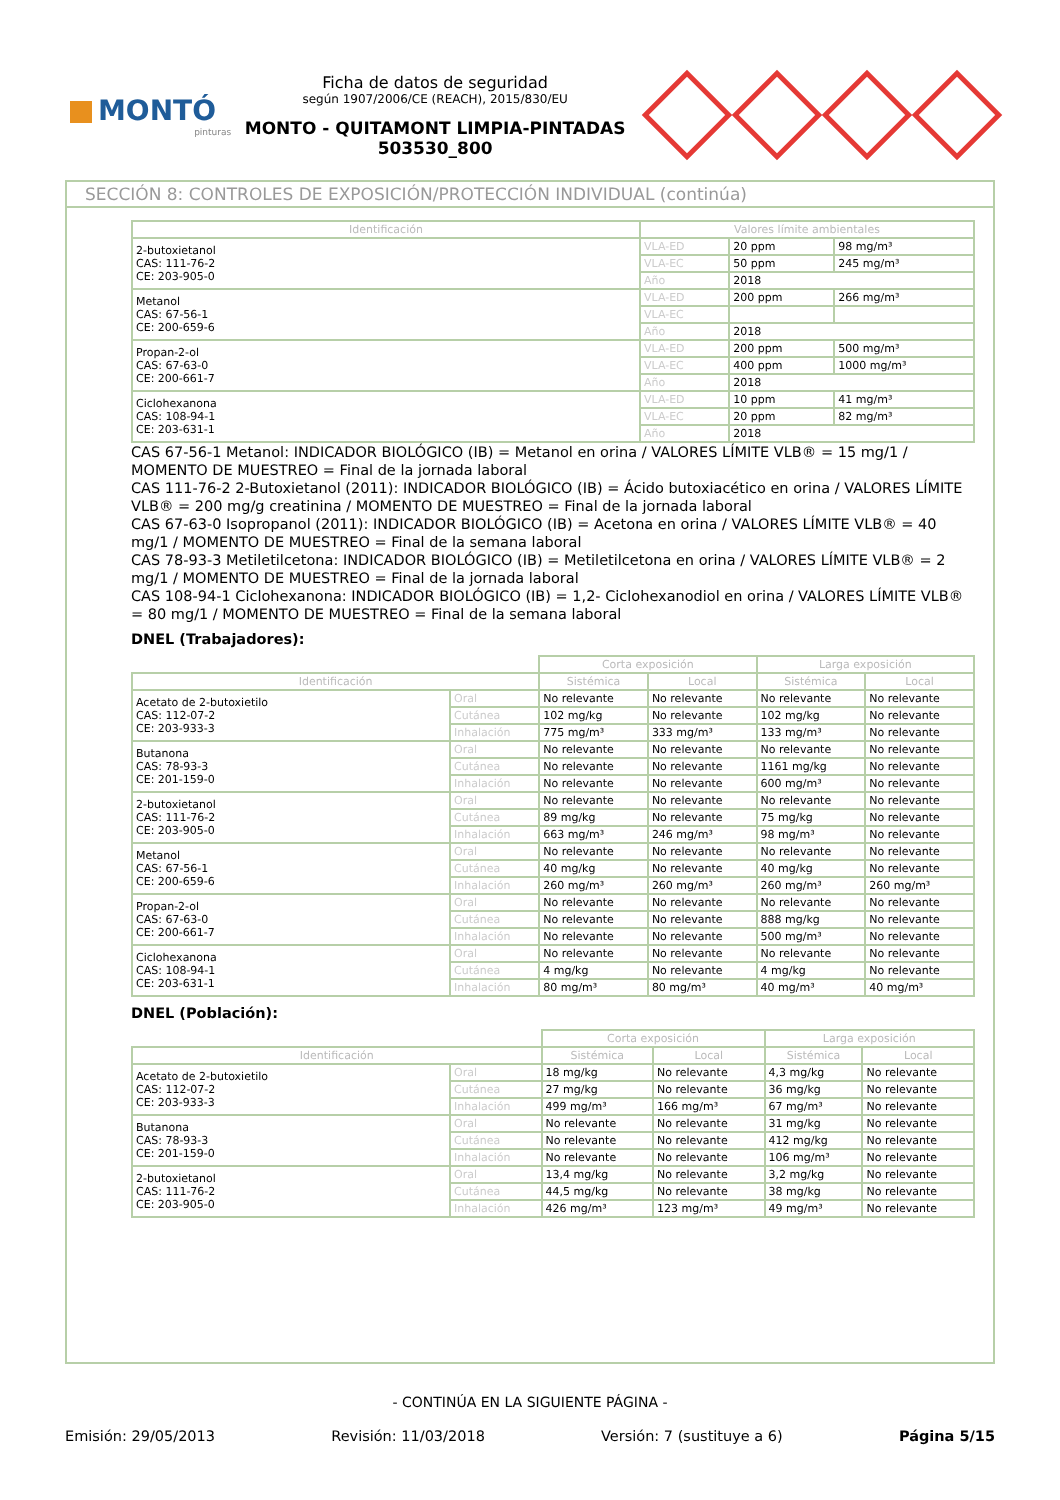MONTÓ
pinturas
Ficha de datos de seguridad
según 1907/2006/CE (REACH), 2015/830/EU
MONTO - QUITAMONT LIMPIA-PINTADAS
503530_800
SECCIÓN 8: CONTROLES DE EXPOSICIÓN/PROTECCIÓN INDIVIDUAL (continúa)
| Identificación | Valores límite ambientales | | |
| --- | --- | --- | --- |
| 2-butoxietanol CAS: 111-76-2 CE: 203-905-0 | VLA-ED | 20 ppm | 98 mg/m³ |
| | VLA-EC | 50 ppm | 245 mg/m³ |
| | Año | 2018 | |
| Metanol CAS: 67-56-1 CE: 200-659-6 | VLA-ED | 200 ppm | 266 mg/m³ |
| | VLA-EC | | |
| | Año | 2018 | |
| Propan-2-ol CAS: 67-63-0 CE: 200-661-7 | VLA-ED | 200 ppm | 500 mg/m³ |
| | VLA-EC | 400 ppm | 1000 mg/m³ |
| | Año | 2018 | |
| Ciclohexanona CAS: 108-94-1 CE: 203-631-1 | VLA-ED | 10 ppm | 41 mg/m³ |
| | VLA-EC | 20 ppm | 82 mg/m³ |
| | Año | 2018 | |
CAS 67-56-1 Metanol: INDICADOR BIOLÓGICO (IB) = Metanol en orina / VALORES LÍMITE VLB® = 15 mg/1 / MOMENTO DE MUESTREO = Final de la jornada laboral
CAS 111-76-2 2-Butoxietanol (2011): INDICADOR BIOLÓGICO (IB) = Ácido butoxiacético en orina / VALORES LÍMITE VLB® = 200 mg/g creatinina / MOMENTO DE MUESTREO = Final de la jornada laboral
CAS 67-63-0 Isopropanol (2011): INDICADOR BIOLÓGICO (IB) = Acetona en orina / VALORES LÍMITE VLB® = 40 mg/1 / MOMENTO DE MUESTREO = Final de la semana laboral
CAS 78-93-3 Metiletilcetona: INDICADOR BIOLÓGICO (IB) = Metiletilcetona en orina / VALORES LÍMITE VLB® = 2 mg/1 / MOMENTO DE MUESTREO = Final de la jornada laboral
CAS 108-94-1 Ciclohexanona: INDICADOR BIOLÓGICO (IB) = 1,2- Ciclohexanodiol en orina / VALORES LÍMITE VLB® = 80 mg/1 / MOMENTO DE MUESTREO = Final de la semana laboral
DNEL (Trabajadores):
| | | Corta exposición | | Larga exposición | |
| Identificación | | Sistémica | Local | Sistémica | Local |
| Acetato de 2-butoxietilo CAS: 112-07-2 CE: 203-933-3 | Oral | No relevante | No relevante | No relevante | No relevante |
| | Cutánea | 102 mg/kg | No relevante | 102 mg/kg | No relevante |
| | Inhalación | 775 mg/m³ | 333 mg/m³ | 133 mg/m³ | No relevante |
| Butanona CAS: 78-93-3 CE: 201-159-0 | Oral | No relevante | No relevante | No relevante | No relevante |
| | Cutánea | No relevante | No relevante | 1161 mg/kg | No relevante |
| | Inhalación | No relevante | No relevante | 600 mg/m³ | No relevante |
| 2-butoxietanol CAS: 111-76-2 CE: 203-905-0 | Oral | No relevante | No relevante | No relevante | No relevante |
| | Cutánea | 89 mg/kg | No relevante | 75 mg/kg | No relevante |
| | Inhalación | 663 mg/m³ | 246 mg/m³ | 98 mg/m³ | No relevante |
| Metanol CAS: 67-56-1 CE: 200-659-6 | Oral | No relevante | No relevante | No relevante | No relevante |
| | Cutánea | 40 mg/kg | No relevante | 40 mg/kg | No relevante |
| | Inhalación | 260 mg/m³ | 260 mg/m³ | 260 mg/m³ | 260 mg/m³ |
| Propan-2-ol CAS: 67-63-0 CE: 200-661-7 | Oral | No relevante | No relevante | No relevante | No relevante |
| | Cutánea | No relevante | No relevante | 888 mg/kg | No relevante |
| | Inhalación | No relevante | No relevante | 500 mg/m³ | No relevante |
| Ciclohexanona CAS: 108-94-1 CE: 203-631-1 | Oral | No relevante | No relevante | No relevante | No relevante |
| | Cutánea | 4 mg/kg | No relevante | 4 mg/kg | No relevante |
| | Inhalación | 80 mg/m³ | 80 mg/m³ | 40 mg/m³ | 40 mg/m³ |
DNEL (Población):
| | | Corta exposición | | Larga exposición | |
| Identificación | | Sistémica | Local | Sistémica | Local |
| Acetato de 2-butoxietilo CAS: 112-07-2 CE: 203-933-3 | Oral | 18 mg/kg | No relevante | 4,3 mg/kg | No relevante |
| | Cutánea | 27 mg/kg | No relevante | 36 mg/kg | No relevante |
| | Inhalación | 499 mg/m³ | 166 mg/m³ | 67 mg/m³ | No relevante |
| Butanona CAS: 78-93-3 CE: 201-159-0 | Oral | No relevante | No relevante | 31 mg/kg | No relevante |
| | Cutánea | No relevante | No relevante | 412 mg/kg | No relevante |
| | Inhalación | No relevante | No relevante | 106 mg/m³ | No relevante |
| 2-butoxietanol CAS: 111-76-2 CE: 203-905-0 | Oral | 13,4 mg/kg | No relevante | 3,2 mg/kg | No relevante |
| | Cutánea | 44,5 mg/kg | No relevante | 38 mg/kg | No relevante |
| | Inhalación | 426 mg/m³ | 123 mg/m³ | 49 mg/m³ | No relevante |
- CONTINÚA EN LA SIGUIENTE PÁGINA -
Emisión: 29/05/2013 Revisión: 11/03/2018 Versión: 7 (sustituye a 6) Página 5/15